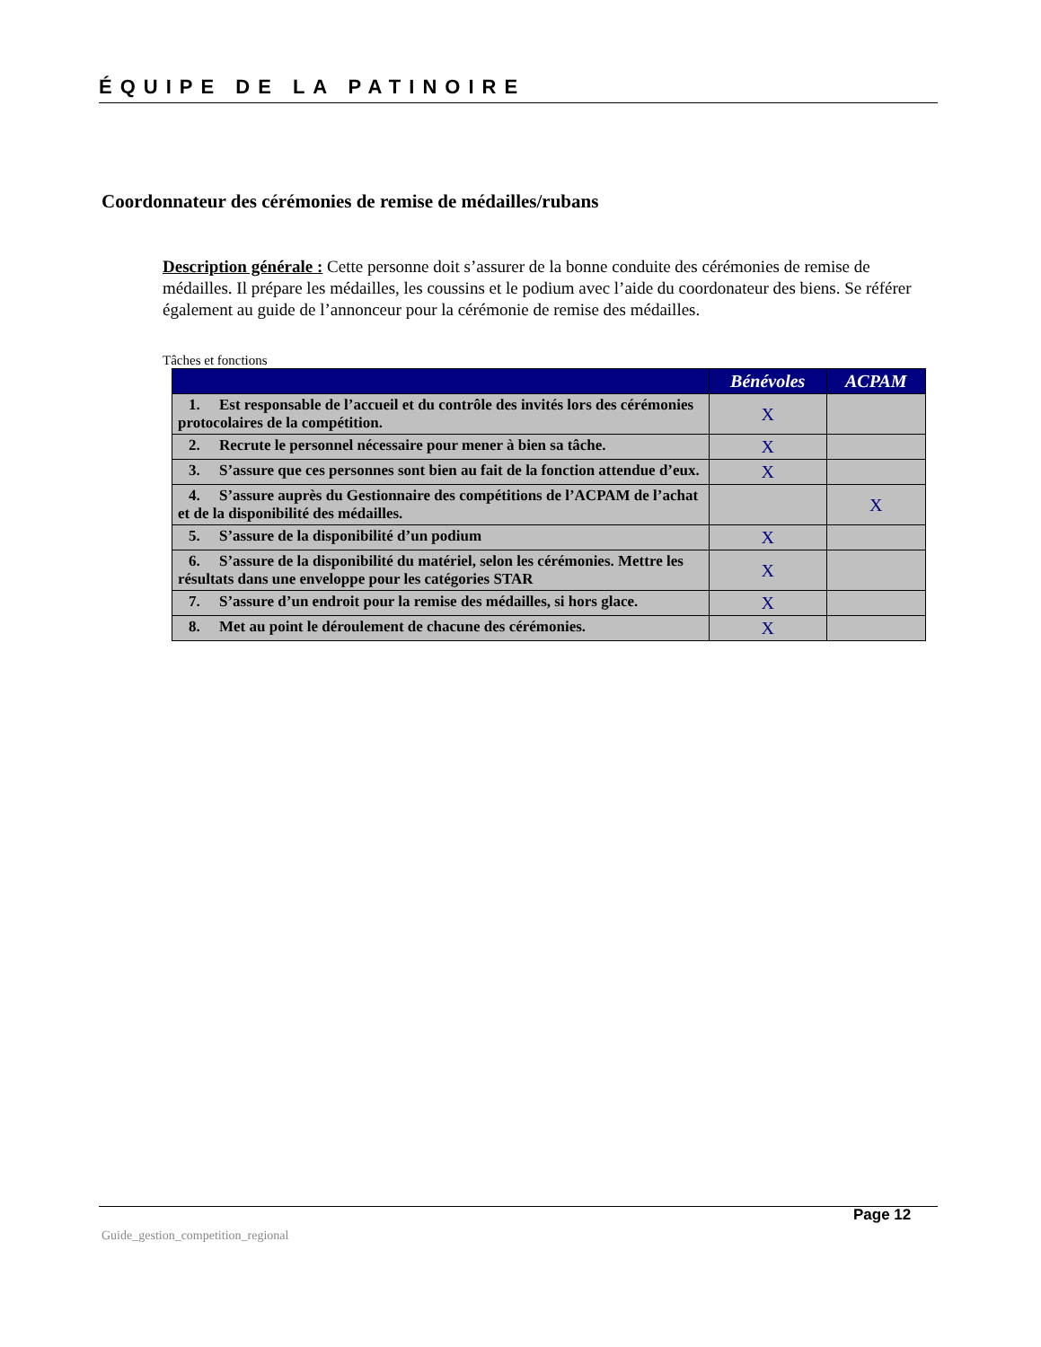ÉQUIPE DE LA PATINOIRE
Coordonnateur des cérémonies de remise de médailles/rubans
Description générale : Cette personne doit s’assurer de la bonne conduite des cérémonies de remise de médailles. Il prépare les médailles, les coussins et le podium avec l’aide du coordonateur des biens. Se référer également au guide de l’annonceur pour la cérémonie de remise des médailles.
Tâches et fonctions
| | Bénévoles | ACPAM |
| --- | --- | --- |
| 1. Est responsable de l’accueil et du contrôle des invités lors des cérémonies protocolaires de la compétition. | X | |
| 2. Recrute le personnel nécessaire pour mener à bien sa tâche. | X | |
| 3. S’assure que ces personnes sont bien au fait de la fonction attendue d’eux. | X | |
| 4. S’assure auprès du Gestionnaire des compétitions de l’ACPAM de l’achat et de la disponibilité des médailles. | | X |
| 5. S’assure de la disponibilité d’un podium | X | |
| 6. S’assure de la disponibilité du matériel, selon les cérémonies. Mettre les résultats dans une enveloppe pour les catégories STAR | X | |
| 7. S’assure d’un endroit pour la remise des médailles, si hors glace. | X | |
| 8. Met au point le déroulement de chacune des cérémonies. | X | |
Page 12
Guide_gestion_competition_regional